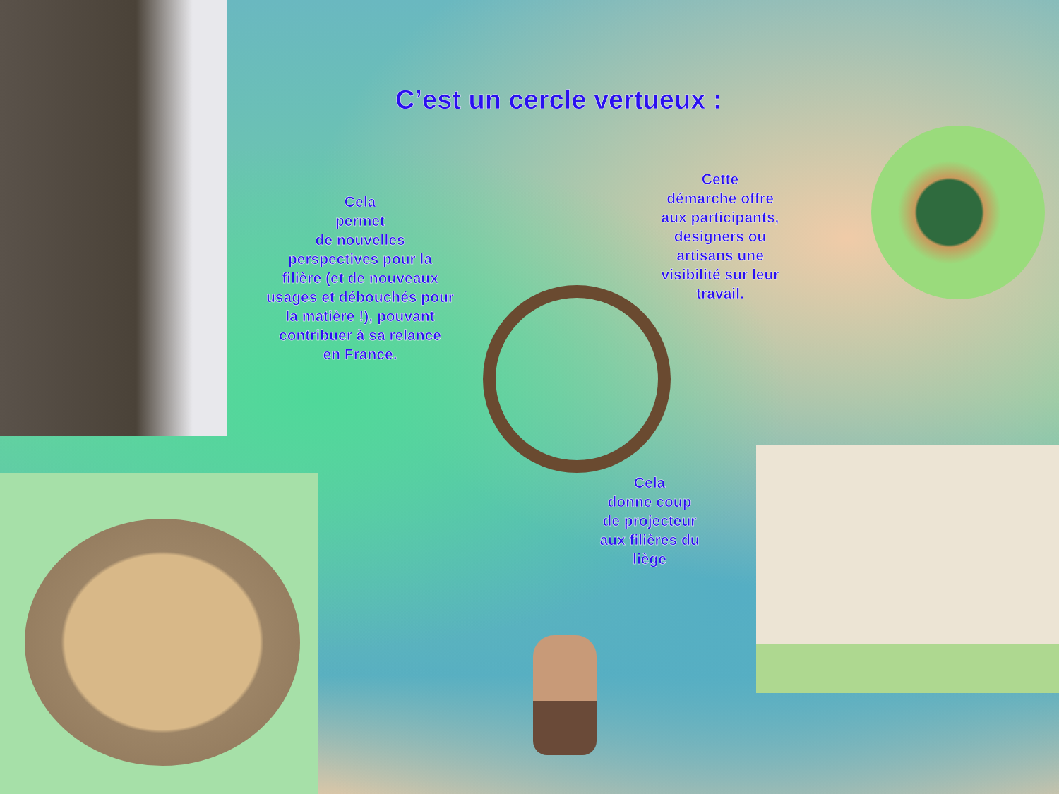C’est un cercle vertueux :
Cela
permet
de nouvelles
perspectives pour la
filière (et de nouveaux
usages et débouchés pour
la matière !), pouvant
contribuer à sa relance
en France.
Cette
démarche offre
aux participants,
designers ou
artisans une
visibilité sur leur
travail.
Cela
donne coup
de projecteur
aux filières du
liège